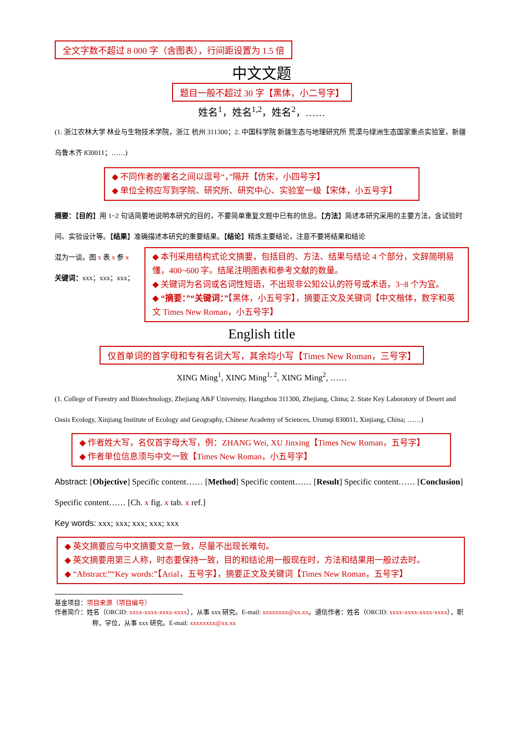全文字数不超过 8 000 字（含图表），行间距设置为 1.5 倍
中文文题
题目一般不超过 30 字【黑体，小二号字】
姓名<sup>1</sup>，姓名<sup>1,2</sup>，姓名<sup>2</sup>，……
(1. 浙江农林大学 林业与生物技术学院，浙江 杭州 311300；2. 中国科学院 新疆生态与地理研究所 荒漠与绿洲生态国家重点实验室，新疆 乌鲁木齐 830011；……)
◆ 不同作者的署名之间以逗号“，”隔开【仿宋，小四号字】
◆ 单位全称应写到学院、研究所、研究中心、实验室一级【宋体，小五号字】
摘要：【目的】用 1~2 句话简要地说明本研究的目的，不要简单重复文题中已有的信息。【方法】简述本研究采用的主要方法，含试验时间、实验设计等。【结果】准确描述本研究的重要结果。【结论】精炼主要结论，注意不要将结果和结论
混为一谈。图 x 表 x 参 x
关键词：xxx；xxx；xxx；
◆ 本刊采用结构式论文摘要，包括目的、方法、结果与结论 4 个部分，文辞简明易懂，400~600 字。结尾注明图表和参考文献的数量。
◆ 关键词为名词或名词性短语，不出现非公知公认的符号或术语，3~8 个为宜。
◆ “摘要：”“关键词：”【黑体，小五号字】，摘要正文及关键词【中文楷体，数字和英文 Times New Roman，小五号字】
English title
仅首单词的首字母和专有名词大写，其余均小写【Times New Roman，三号字】
XING Ming<sup>1</sup>, XING Ming<sup>1, 2</sup>, XING Ming<sup>2</sup>, ……
(1. College of Forestry and Biotechnology, Zhejiang A&F University, Hangzhou 311300, Zhejiang, China; 2. State Key Laboratory of Desert and Oasis Ecology, Xinjiang Institute of Ecology and Geography, Chinese Academy of Sciences, Urumqi 830011, Xinjiang, China; ……)
◆ 作者姓大写，名仅首字母大写，例：ZHANG Wei, XU Jinxing【Times New Roman，五号字】
◆ 作者单位信息须与中文一致【Times New Roman，小五号字】
Abstract: [Objective] Specific content…… [Method] Specific content…… [Result] Specific content…… [Conclusion] Specific content…… [Ch. x fig. x tab. x ref.]
Key words: xxx; xxx; xxx; xxx; xxx
◆ 英文摘要应与中文摘要文意一致，尽量不出现长难句。
◆ 英文摘要用第三人称，时态要保持一致，目的和结论用一般现在时，方法和结果用一般过去时。
◆ “Abstract:”“Key words:”【Arial，五号字】，摘要正文及关键词【Times New Roman，五号字】
基金项目：项目来源（项目编号）
作者简介：姓名（ORCID: xxxx-xxxx-xxxx-xxxx），从事 xxx 研究。E-mail: xxxxxxxx@xx.xx。通信作者：姓名（ORCID: xxxx-xxxx-xxxx-xxxx），职称，学位，从事 xxx 研究。E-mail: xxxxxxxx@xx.xx